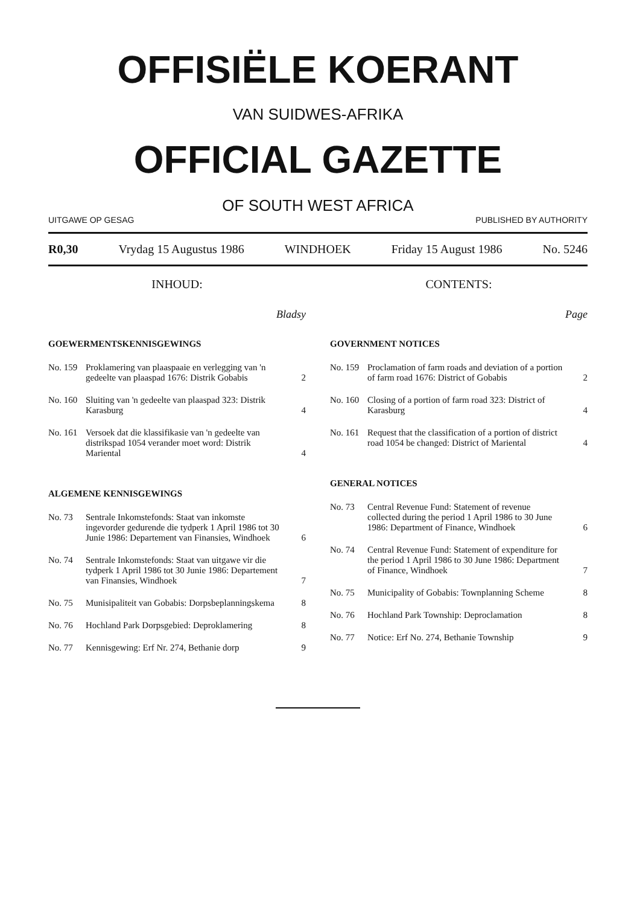OFFISIËLE KOERANT
VAN SUIDWES-AFRIKA
OFFICIAL GAZETTE
OF SOUTH WEST AFRICA
UITGAWE OP GESAG PUBLISHED BY AUTHORITY
R0,30 Vrydag 15 Augustus 1986 WINDHOEK Friday 15 August 1986 No. 5246
INHOUD:
Bladsy
GOEWERMENTSKENNISGEWINGS
No. 159 Proklamering van plaaspaaie en verlegging van 'n gedeelte van plaaspad 1676: Distrik Gobabis 2
No. 160 Sluiting van 'n gedeelte van plaaspad 323: Distrik Karasburg 4
No. 161 Versoek dat die klassifikasie van 'n gedeelte van distrikspad 1054 verander moet word: Distrik Mariental 4
ALGEMENE KENNISGEWINGS
No. 73 Sentrale Inkomstefonds: Staat van inkomste ingevorder gedurende die tydperk 1 April 1986 tot 30 Junie 1986: Departement van Finansies, Windhoek 6
No. 74 Sentrale Inkomstefonds: Staat van uitgawe vir die tydperk 1 April 1986 tot 30 Junie 1986: Departement van Finansies, Windhoek 7
No. 75 Munisipaliteit van Gobabis: Dorpsbeplanningskema 8
No. 76 Hochland Park Dorpsgebied: Deproklamering 8
No. 77 Kennisgewing: Erf Nr. 274, Bethanie dorp 9
CONTENTS:
Page
GOVERNMENT NOTICES
No. 159 Proclamation of farm roads and deviation of a portion of farm road 1676: District of Gobabis 2
No. 160 Closing of a portion of farm road 323: District of Karasburg 4
No. 161 Request that the classification of a portion of district road 1054 be changed: District of Mariental 4
GENERAL NOTICES
No. 73 Central Revenue Fund: Statement of revenue collected during the period 1 April 1986 to 30 June 1986: Department of Finance, Windhoek 6
No. 74 Central Revenue Fund: Statement of expenditure for the period 1 April 1986 to 30 June 1986: Department of Finance, Windhoek 7
No. 75 Municipality of Gobabis: Townplanning Scheme 8
No. 76 Hochland Park Township: Deproclamation 8
No. 77 Notice: Erf No. 274, Bethanie Township 9